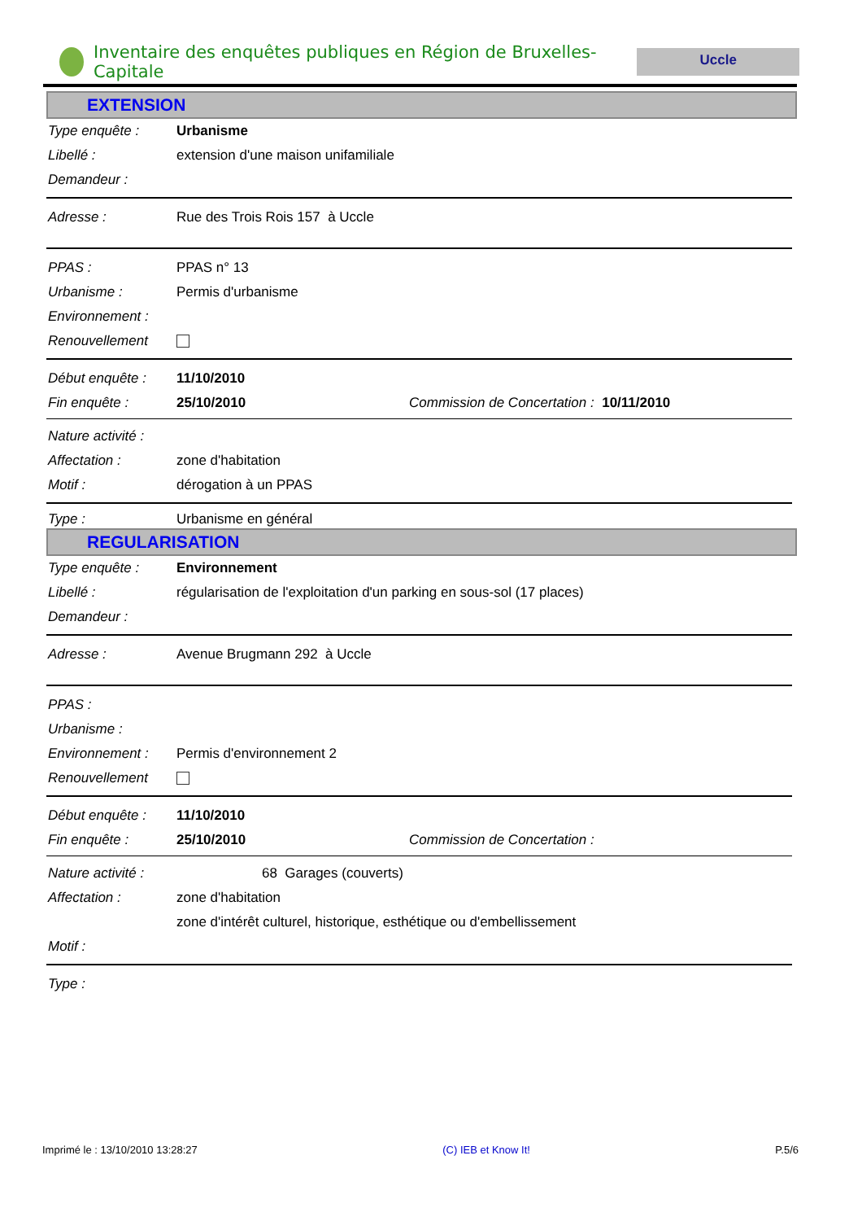Inventaire des enquêtes publiques en Région de Bruxelles-Capitale
Uccle
EXTENSION
Type enquête : Urbanisme
Libellé : extension d'une maison unifamiliale
Demandeur :
Adresse : Rue des Trois Rois 157 à Uccle
PPAS : PPAS n° 13
Urbanisme : Permis d'urbanisme
Environnement :
Renouvellement
Début enquête : 11/10/2010
Fin enquête : 25/10/2010 Commission de Concertation : 10/11/2010
Nature activité :
Affectation : zone d'habitation
Motif : dérogation à un PPAS
Type : Urbanisme en général
REGULARISATION
Type enquête : Environnement
Libellé : régularisation de l'exploitation d'un parking en sous-sol (17 places)
Demandeur :
Adresse : Avenue Brugmann 292 à Uccle
PPAS :
Urbanisme :
Environnement : Permis d'environnement 2
Renouvellement
Début enquête : 11/10/2010
Fin enquête : 25/10/2010 Commission de Concertation :
Nature activité : 68 Garages (couverts)
Affectation : zone d'habitation
zone d'intérêt culturel, historique, esthétique ou d'embellissement
Motif :
Type :
Imprimé le : 13/10/2010 13:28:27 (C) IEB et Know It! P.5/6